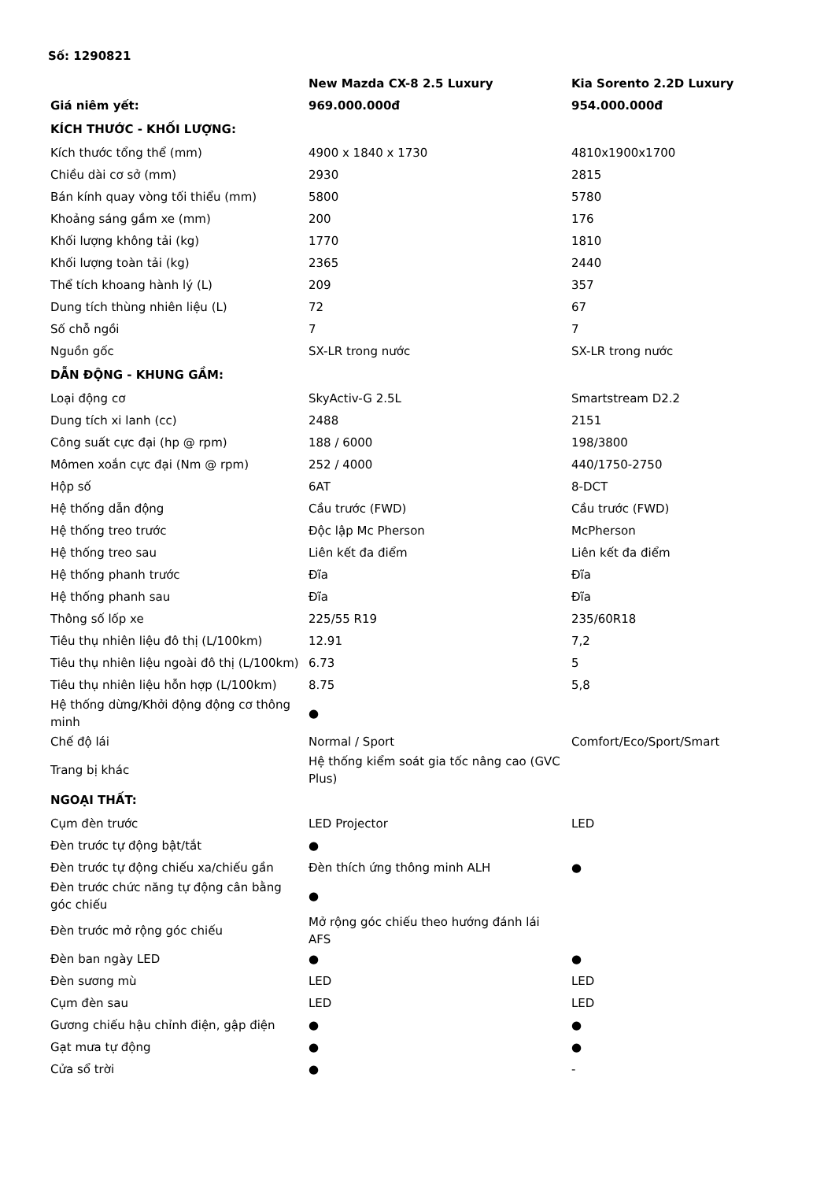Số: 1290821
| | New Mazda CX-8 2.5 Luxury | Kia Sorento 2.2D Luxury |
| --- | --- | --- |
| Giá niêm yết: | 969.000.000đ | 954.000.000đ |
| KÍCH THƯỚC - KHỐI LƯỢNG: | | |
| Kích thước tổng thể (mm) | 4900 x 1840 x 1730 | 4810x1900x1700 |
| Chiều dài cơ sở (mm) | 2930 | 2815 |
| Bán kính quay vòng tối thiểu (mm) | 5800 | 5780 |
| Khoảng sáng gầm xe (mm) | 200 | 176 |
| Khối lượng không tải (kg) | 1770 | 1810 |
| Khối lượng toàn tải (kg) | 2365 | 2440 |
| Thể tích khoang hành lý (L) | 209 | 357 |
| Dung tích thùng nhiên liệu (L) | 72 | 67 |
| Số chỗ ngồi | 7 | 7 |
| Nguồn gốc | SX-LR trong nước | SX-LR trong nước |
| DẪN ĐỘNG - KHUNG GẦM: | | |
| Loại động cơ | SkyActiv-G 2.5L | Smartstream D2.2 |
| Dung tích xi lanh (cc) | 2488 | 2151 |
| Công suất cực đại (hp @ rpm) | 188 / 6000 | 198/3800 |
| Mômen xoắn cực đại (Nm @ rpm) | 252 / 4000 | 440/1750-2750 |
| Hộp số | 6AT | 8-DCT |
| Hệ thống dẫn động | Cầu trước (FWD) | Cầu trước (FWD) |
| Hệ thống treo trước | Độc lập Mc Pherson | McPherson |
| Hệ thống treo sau | Liên kết đa điểm | Liên kết đa điểm |
| Hệ thống phanh trước | Đĩa | Đĩa |
| Hệ thống phanh sau | Đĩa | Đĩa |
| Thông số lốp xe | 225/55 R19 | 235/60R18 |
| Tiêu thụ nhiên liệu đô thị (L/100km) | 12.91 | 7,2 |
| Tiêu thụ nhiên liệu ngoài đô thị (L/100km) | 6.73 | 5 |
| Tiêu thụ nhiên liệu hỗn hợp (L/100km) | 8.75 | 5,8 |
| Hệ thống dừng/Khởi động động cơ thông minh | ● | |
| Chế độ lái | Normal / Sport | Comfort/Eco/Sport/Smart |
| Trang bị khác | Hệ thống kiểm soát gia tốc nâng cao (GVC Plus) | |
| NGOẠI THẤT: | | |
| Cụm đèn trước | LED Projector | LED |
| Đèn trước tự động bật/tắt | ● | |
| Đèn trước tự động chiếu xa/chiếu gần | Đèn thích ứng thông minh ALH | ● |
| Đèn trước chức năng tự động cân bằng góc chiếu | ● | |
| Đèn trước mở rộng góc chiếu | Mở rộng góc chiếu theo hướng đánh lái AFS | |
| Đèn ban ngày LED | ● | ● |
| Đèn sương mù | LED | LED |
| Cụm đèn sau | LED | LED |
| Gương chiếu hậu chỉnh điện, gập điện | ● | ● |
| Gạt mưa tự động | ● | ● |
| Cửa sổ trời | ● | - |